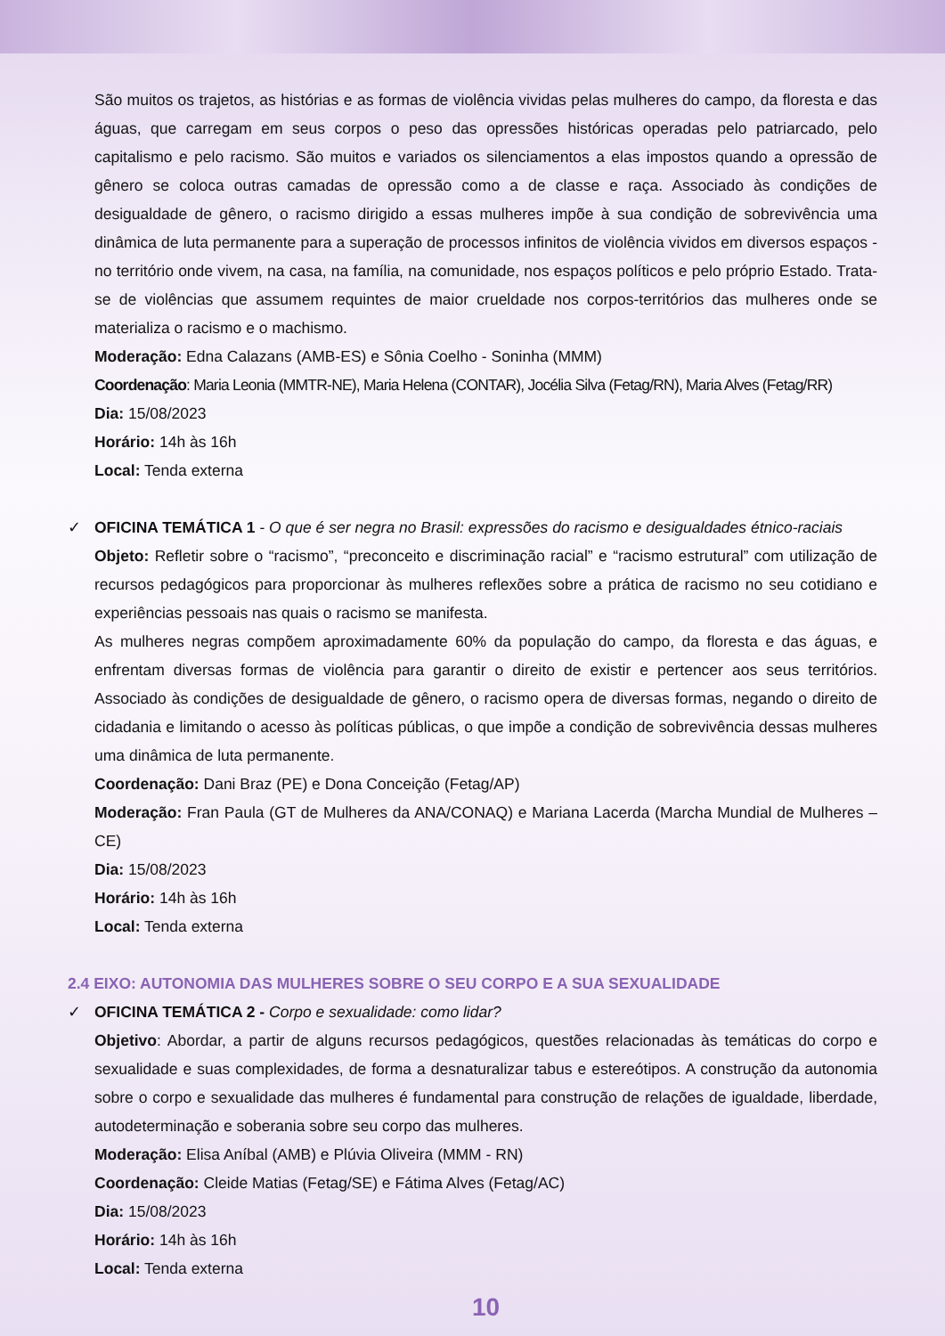São muitos os trajetos, as histórias e as formas de violência vividas pelas mulheres do campo, da floresta e das águas, que carregam em seus corpos o peso das opressões históricas operadas pelo patriarcado, pelo capitalismo e pelo racismo. São muitos e variados os silenciamentos a elas impostos quando a opressão de gênero se coloca outras camadas de opressão como a de classe e raça. Associado às condições de desigualdade de gênero, o racismo dirigido a essas mulheres impõe à sua condição de sobrevivência uma dinâmica de luta permanente para a superação de processos infinitos de violência vividos em diversos espaços - no território onde vivem, na casa, na família, na comunidade, nos espaços políticos e pelo próprio Estado. Trata-se de violências que assumem requintes de maior crueldade nos corpos-territórios das mulheres onde se materializa o racismo e o machismo.
Moderação: Edna Calazans (AMB-ES) e Sônia Coelho - Soninha (MMM)
Coordenação: Maria Leonia (MMTR-NE), Maria Helena (CONTAR), Jocélia Silva (Fetag/RN), Maria Alves (Fetag/RR)
Dia: 15/08/2023
Horário: 14h às 16h
Local: Tenda externa
✓ OFICINA TEMÁTICA 1 - O que é ser negra no Brasil: expressões do racismo e desigualdades étnico-raciais
Objeto: Refletir sobre o “racismo”, “preconceito e discriminação racial” e “racismo estrutural” com utilização de recursos pedagógicos para proporcionar às mulheres reflexões sobre a prática de racismo no seu cotidiano e experiências pessoais nas quais o racismo se manifesta.
As mulheres negras compõem aproximadamente 60% da população do campo, da floresta e das águas, e enfrentam diversas formas de violência para garantir o direito de existir e pertencer aos seus territórios. Associado às condições de desigualdade de gênero, o racismo opera de diversas formas, negando o direito de cidadania e limitando o acesso às políticas públicas, o que impõe a condição de sobrevivência dessas mulheres uma dinâmica de luta permanente.
Coordenação: Dani Braz (PE) e Dona Conceição (Fetag/AP)
Moderação: Fran Paula (GT de Mulheres da ANA/CONAQ) e Mariana Lacerda (Marcha Mundial de Mulheres – CE)
Dia: 15/08/2023
Horário: 14h às 16h
Local: Tenda externa
2.4 EIXO: AUTONOMIA DAS MULHERES SOBRE O SEU CORPO E A SUA SEXUALIDADE
✓ OFICINA TEMÁTICA 2 - Corpo e sexualidade: como lidar?
Objetivo: Abordar, a partir de alguns recursos pedagógicos, questões relacionadas às temáticas do corpo e sexualidade e suas complexidades, de forma a desnaturalizar tabus e estereótipos. A construção da autonomia sobre o corpo e sexualidade das mulheres é fundamental para construção de relações de igualdade, liberdade, autodeterminação e soberania sobre seu corpo das mulheres.
Moderação: Elisa Aníbal (AMB) e Plúvia Oliveira (MMM - RN)
Coordenação: Cleide Matias (Fetag/SE) e Fátima Alves (Fetag/AC)
Dia: 15/08/2023
Horário: 14h às 16h
Local: Tenda externa
10